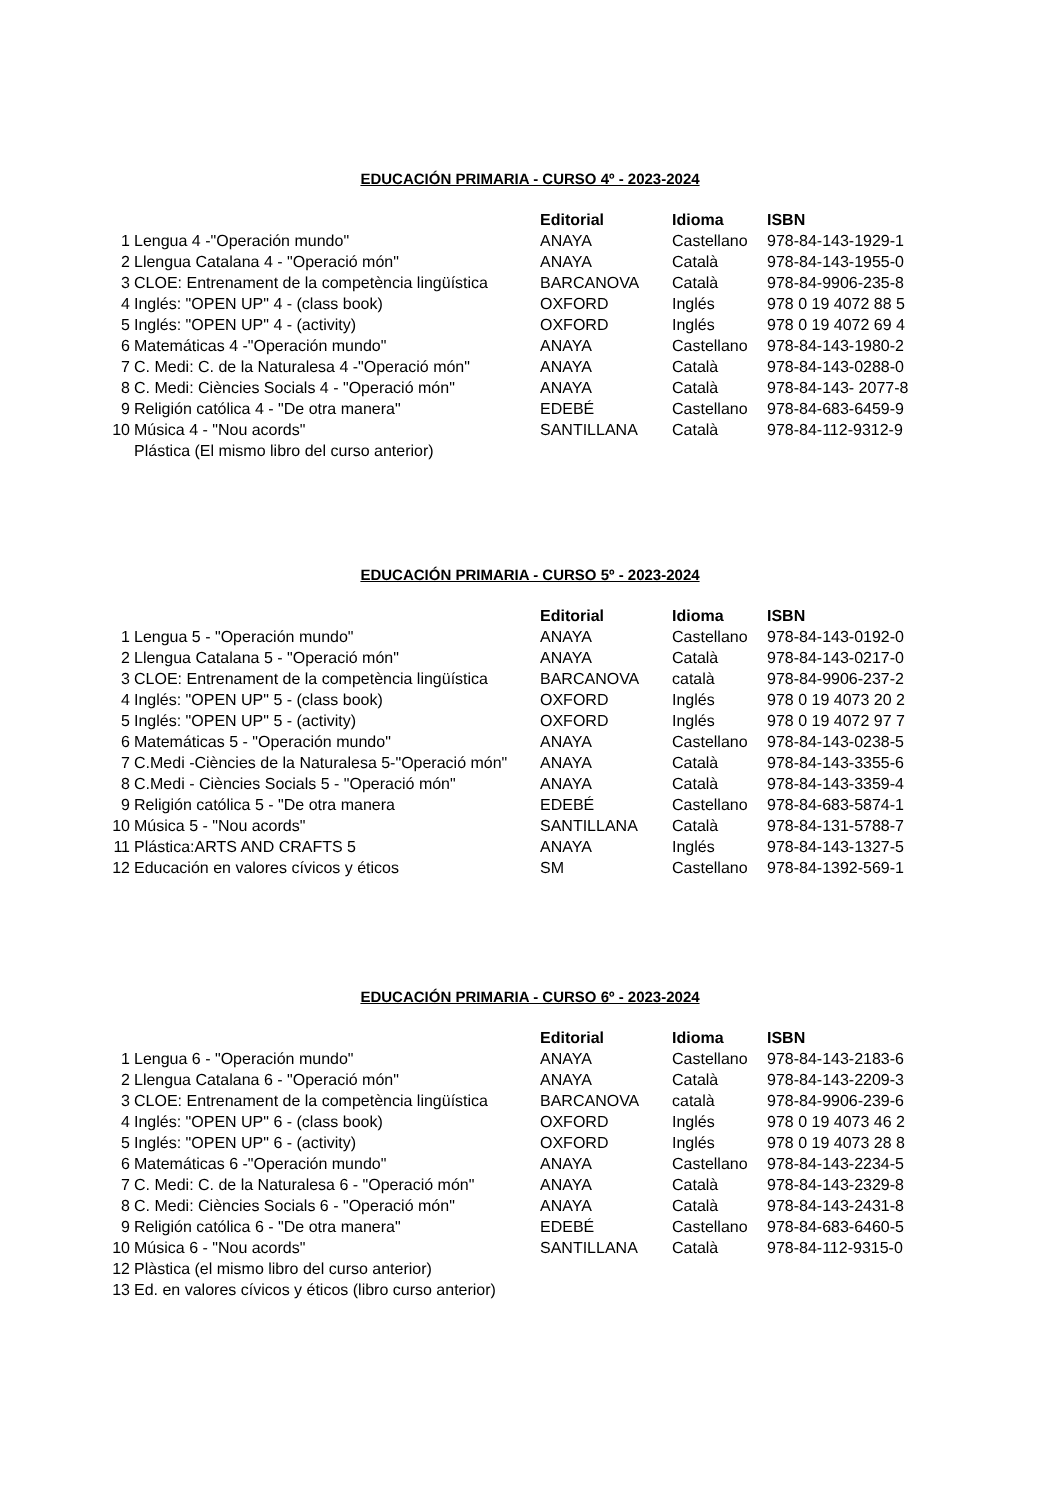EDUCACIÓN PRIMARIA - CURSO 4º - 2023-2024
| | | Editorial | Idioma | ISBN |
| 1 | Lengua 4 -"Operación mundo" | ANAYA | Castellano | 978-84-143-1929-1 |
| 2 | Llengua Catalana 4 - "Operació món" | ANAYA | Català | 978-84-143-1955-0 |
| 3 | CLOE: Entrenament de la competència lingüística | BARCANOVA | Català | 978-84-9906-235-8 |
| 4 | Inglés: "OPEN UP" 4 - (class book) | OXFORD | Inglés | 978 0 19 4072 88 5 |
| 5 | Inglés: "OPEN UP" 4 - (activity) | OXFORD | Inglés | 978 0 19 4072 69 4 |
| 6 | Matemáticas 4 -"Operación mundo" | ANAYA | Castellano | 978-84-143-1980-2 |
| 7 | C. Medi: C. de la Naturalesa 4 -"Operació món" | ANAYA | Català | 978-84-143-0288-0 |
| 8 | C. Medi: Ciències Socials 4 - "Operació món" | ANAYA | Català | 978-84-143- 2077-8 |
| 9 | Religión católica 4 - "De otra manera" | EDEBÉ | Castellano | 978-84-683-6459-9 |
| 10 | Música 4 - "Nou acords" | SANTILLANA | Català | 978-84-112-9312-9 |
| | Plástica (El mismo libro del curso anterior) | | | |
EDUCACIÓN PRIMARIA - CURSO 5º - 2023-2024
| | | Editorial | Idioma | ISBN |
| 1 | Lengua 5 - "Operación mundo" | ANAYA | Castellano | 978-84-143-0192-0 |
| 2 | Llengua Catalana 5 - "Operació món" | ANAYA | Català | 978-84-143-0217-0 |
| 3 | CLOE: Entrenament de la competència lingüística | BARCANOVA | català | 978-84-9906-237-2 |
| 4 | Inglés: "OPEN UP" 5 - (class book) | OXFORD | Inglés | 978 0 19 4073 20 2 |
| 5 | Inglés: "OPEN UP" 5 - (activity) | OXFORD | Inglés | 978 0 19 4072 97 7 |
| 6 | Matemáticas 5 - "Operación mundo" | ANAYA | Castellano | 978-84-143-0238-5 |
| 7 | C.Medi -Ciències de la Naturalesa 5-"Operació món" | ANAYA | Català | 978-84-143-3355-6 |
| 8 | C.Medi - Ciències Socials 5 - "Operació món" | ANAYA | Català | 978-84-143-3359-4 |
| 9 | Religión católica 5 - "De otra manera | EDEBÉ | Castellano | 978-84-683-5874-1 |
| 10 | Música 5 - "Nou acords" | SANTILLANA | Català | 978-84-131-5788-7 |
| 11 | Plástica:ARTS AND CRAFTS 5 | ANAYA | Inglés | 978-84-143-1327-5 |
| 12 | Educación en valores cívicos y éticos | SM | Castellano | 978-84-1392-569-1 |
EDUCACIÓN PRIMARIA - CURSO 6º - 2023-2024
| | | Editorial | Idioma | ISBN |
| 1 | Lengua 6 - "Operación mundo" | ANAYA | Castellano | 978-84-143-2183-6 |
| 2 | Llengua Catalana 6 - "Operació món" | ANAYA | Català | 978-84-143-2209-3 |
| 3 | CLOE: Entrenament de la competència lingüística | BARCANOVA | català | 978-84-9906-239-6 |
| 4 | Inglés: "OPEN UP" 6 - (class book) | OXFORD | Inglés | 978 0 19 4073 46 2 |
| 5 | Inglés: "OPEN UP" 6 - (activity) | OXFORD | Inglés | 978 0 19 4073 28 8 |
| 6 | Matemáticas 6 -"Operación mundo" | ANAYA | Castellano | 978-84-143-2234-5 |
| 7 | C. Medi: C. de la Naturalesa 6 - "Operació món" | ANAYA | Català | 978-84-143-2329-8 |
| 8 | C. Medi: Ciències Socials 6 - "Operació món" | ANAYA | Català | 978-84-143-2431-8 |
| 9 | Religión católica 6 - "De otra manera" | EDEBÉ | Castellano | 978-84-683-6460-5 |
| 10 | Música 6 - "Nou acords" | SANTILLANA | Català | 978-84-112-9315-0 |
| 12 | Plàstica (el mismo libro del curso anterior) | | | |
| 13 | Ed. en valores cívicos y éticos (libro curso anterior) | | | |